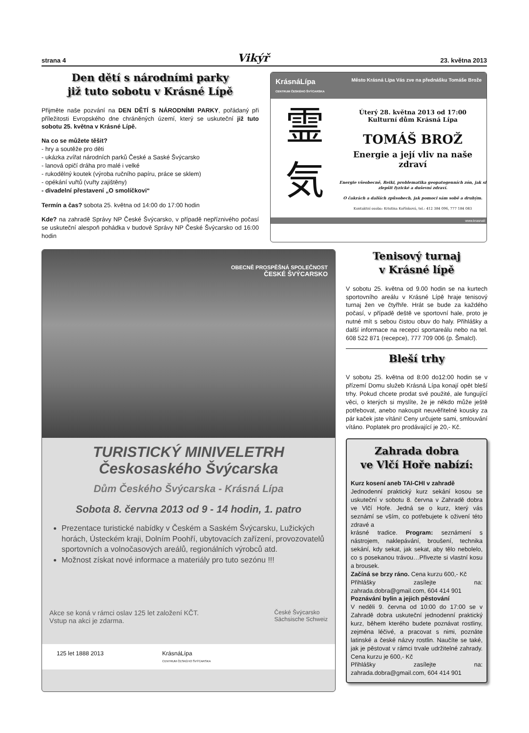strana 4 Vikýř 23. května 2013
Den dětí s národními parky
již tuto sobotu v Krásné Lípě
Přijměte naše pozvání na DEN DĚTÍ S NÁRODNÍMI PARKY, pořádaný při příležitosti Evropského dne chráněných území, který se uskuteční již tuto sobotu 25. května v Krásné Lípě.
Na co se můžete těšit?
- hry a soutěže pro děti
- ukázka zvířat národních parků České a Saské Švýcarsko
- lanová opičí dráha pro malé i velké
- rukodělný koutek (výroba ručního papíru, práce se sklem)
- opékání vuřtů (vuřty zajištěny)
- divadelní přestavení „O smolíčkovi“
Termín a čas? sobota 25. května od 14:00 do 17:00 hodin
Kde? na zahradě Správy NP České Švýcarsko, v případě nepříznivého počasí se uskuteční alespoň pohádka v budově Správy NP České Švýcarsko od 16:00 hodin
KrásnáLípa
CENTRUM ČESKÉHO ŠVÝCARSKA Město Krásná Lípa Vás zve na přednášku Tomáše Brože
霊
気
Úterý 28. května 2013 od 17:00
Kulturní dům Krásná Lípa
TOMÁŠ BROŽ
Energie a její vliv na naše zdraví
Energie všeobecně, Reiki, problematika geopatogenních zón, jak si zlepšit fyzické a duševní zdraví.
O čakrách a dalších způsobech, jak pomoci sám sobě a druhým.
Kontaktní osoba: Kristina Kořínková, tel.: 412 384 096, 777 184 083
www.krasnali
OBECNĚ PROSPĚŠNÁ SPOLEČNOST
ČESKÉ ŠVÝCARSKO
TURISTICKÝ MINIVELETRH
Českosaského Švýcarska
Dům Českého Švýcarska - Krásná Lípa
Sobota 8. června 2013 od 9 - 14 hodin, 1. patro
Prezentace turistické nabídky v Českém a Saském Švýcarsku, Lužických horách, Ústeckém kraji, Dolním Poohří, ubytovacích zařízení, provozovatelů sportovních a volnočasových areálů, regionálních výrobců atd.
Možnost získat nové informace a materiály pro tuto sezónu !!!
Akce se koná v rámci oslav 125 let založení KČT.
Vstup na akci je zdarma. České Švýcarsko
Sächsische Schweiz
125 let 1888 2013 KrásnáLípa
CENTRUM ČESKÉHO ŠVÝCARSKA
Tenisový turnaj
v Krásné lípě
V sobotu 25. května od 9.00 hodin se na kurtech sportovního areálu v Krásné Lípě hraje tenisový turnaj žen ve čtyřhře. Hrát se bude za každého počasí, v případě deště ve sportovní hale, proto je nutné mít s sebou čistou obuv do haly. Přihlášky a další informace na recepci sportareálu nebo na tel. 608 522 871 (recepce), 777 709 006 (p. Šmalcl).
Bleší trhy
V sobotu 25. května od 8:00 do12:00 hodin se v přízemí Domu služeb Krásná Lípa konají opět bleší trhy. Pokud chcete prodat své použité, ale fungující věci, o kterých si myslíte, že je někdo může ještě potřebovat, anebo nakoupit neuvěřitelné kousky za pár kaček jste vítáni! Ceny určujete sami, smlouvání vítáno. Poplatek pro prodávající je 20,- Kč.
Zahrada dobra
ve Vlčí Hoře nabízí:
Kurz kosení aneb TAI-CHI v zahradě
Jednodenní praktický kurz sekání kosou se uskuteční v sobotu 8. června v Zahradě dobra ve Vlčí Hoře. Jedná se o kurz, který vás seznámí se vším, co potřebujete k oživení této zdravé a
krásné tradice. Program: seznámení s nástrojem, naklepávání, broušení, technika sekání, kdy sekat, jak sekat, aby tělo nebolelo, co s posekanou trávou…Přivezte si vlastní kosu a brousek.
Začíná se brzy ráno. Cena kurzu 600,- Kč
Přihlášky zasílejte na: zahrada.dobra@gmail.com, 604 414 901
Poznávání bylin a jejich pěstování
V neděli 9. června od 10:00 do 17:00 se v Zahradě dobra uskuteční jednodenní praktický kurz, během kterého budete poznávat rostliny, zejména léčivé, a pracovat s nimi, poznáte latinské a české názvy rostlin. Naučíte se také, jak je pěstovat v rámci trvale udržitelné zahrady. Cena kurzu je 600,- Kč
Přihlášky zasílejte na: zahrada.dobra@gmail.com, 604 414 901